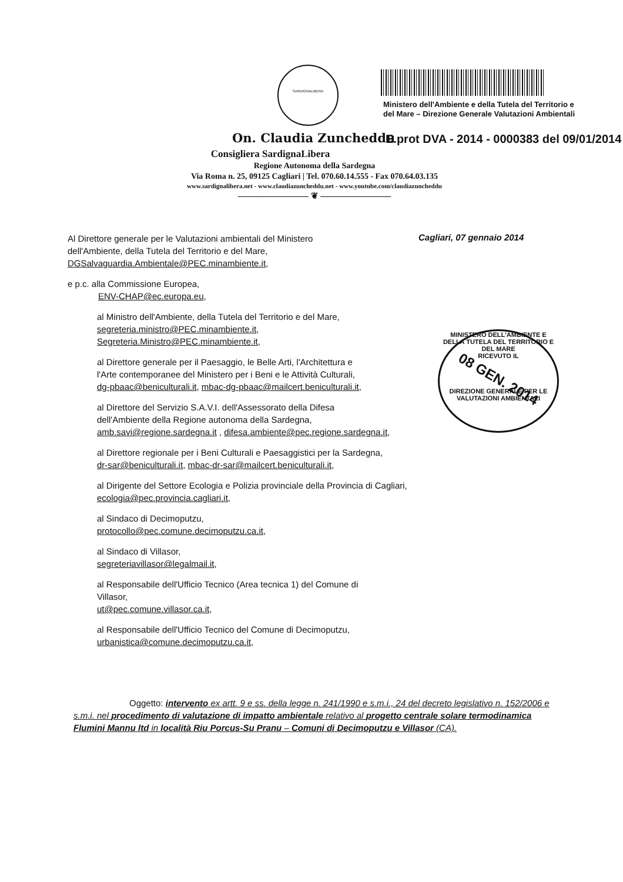SARDIGNALIBERA
Ministero dell'Ambiente e della Tutela del Territorio e
del Mare – Direzione Generale Valutazioni Ambientali
On. Claudia Zuncheddu
E.prot DVA - 2014 - 0000383 del 09/01/2014
Consigliera SardignaLibera
Regione Autonoma della Sardegna
Via Roma n. 25, 09125 Cagliari | Tel. 070.60.14.555 - Fax 070.64.03.135
www.sardignalibera.net - www.claudiazuncheddu.net - www.youtube.com/claudiazuncheddu
———————— ❦ ————————
Cagliari, 07 gennaio 2014
Al Direttore generale per le Valutazioni ambientali del Ministero
dell'Ambiente, della Tutela del Territorio e del Mare,
DGSalvaguardia.Ambientale@PEC.minambiente.it,
e p.c. alla Commissione Europea,
ENV-CHAP@ec.europa.eu,
al Ministro dell'Ambiente, della Tutela del Territorio e del Mare,
segreteria.ministro@PEC.minambiente.it,
Segreteria.Ministro@PEC.minambiente.it,
al Direttore generale per il Paesaggio, le Belle Arti, l'Architettura e
l'Arte contemporanee del Ministero per i Beni e le Attività Culturali,
dg-pbaac@beniculturali.it, mbac-dg-pbaac@mailcert.beniculturali.it,
al Direttore del Servizio S.A.V.I. dell'Assessorato della Difesa
dell'Ambiente della Regione autonoma della Sardegna,
amb.savi@regione.sardegna.it , difesa.ambiente@pec.regione.sardegna.it,
al Direttore regionale per i Beni Culturali e Paesaggistici per la Sardegna,
dr-sar@beniculturali.it, mbac-dr-sar@mailcert.beniculturali.it,
al Dirigente del Settore Ecologia e Polizia provinciale della Provincia di Cagliari,
ecologia@pec.provincia.cagliari.it,
al Sindaco di Decimoputzu,
protocollo@pec.comune.decimoputzu.ca.it,
al Sindaco di Villasor,
segreteriavillasor@legalmail.it,
al Responsabile dell'Ufficio Tecnico (Area tecnica 1) del Comune di
Villasor,
ut@pec.comune.villasor.ca.it,
al Responsabile dell'Ufficio Tecnico del Comune di Decimoputzu,
urbanistica@comune.decimoputzu.ca.it,
MINISTERO DELL'AMBIENTE E DELLA TUTELA DEL TERRITORIO E DEL MARE
RICEVUTO IL
08 GEN. 2014
DIREZIONE GENERALE PER LE VALUTAZIONI AMBIENTALI
Oggetto: intervento ex artt. 9 e ss. della legge n. 241/1990 e s.m.i., 24 del decreto legislativo n. 152/2006 e s.m.i. nel procedimento di valutazione di impatto ambientale relativo al progetto centrale solare termodinamica Flumini Mannu ltd in località Riu Porcus-Su Pranu – Comuni di Decimoputzu e Villasor (CA).